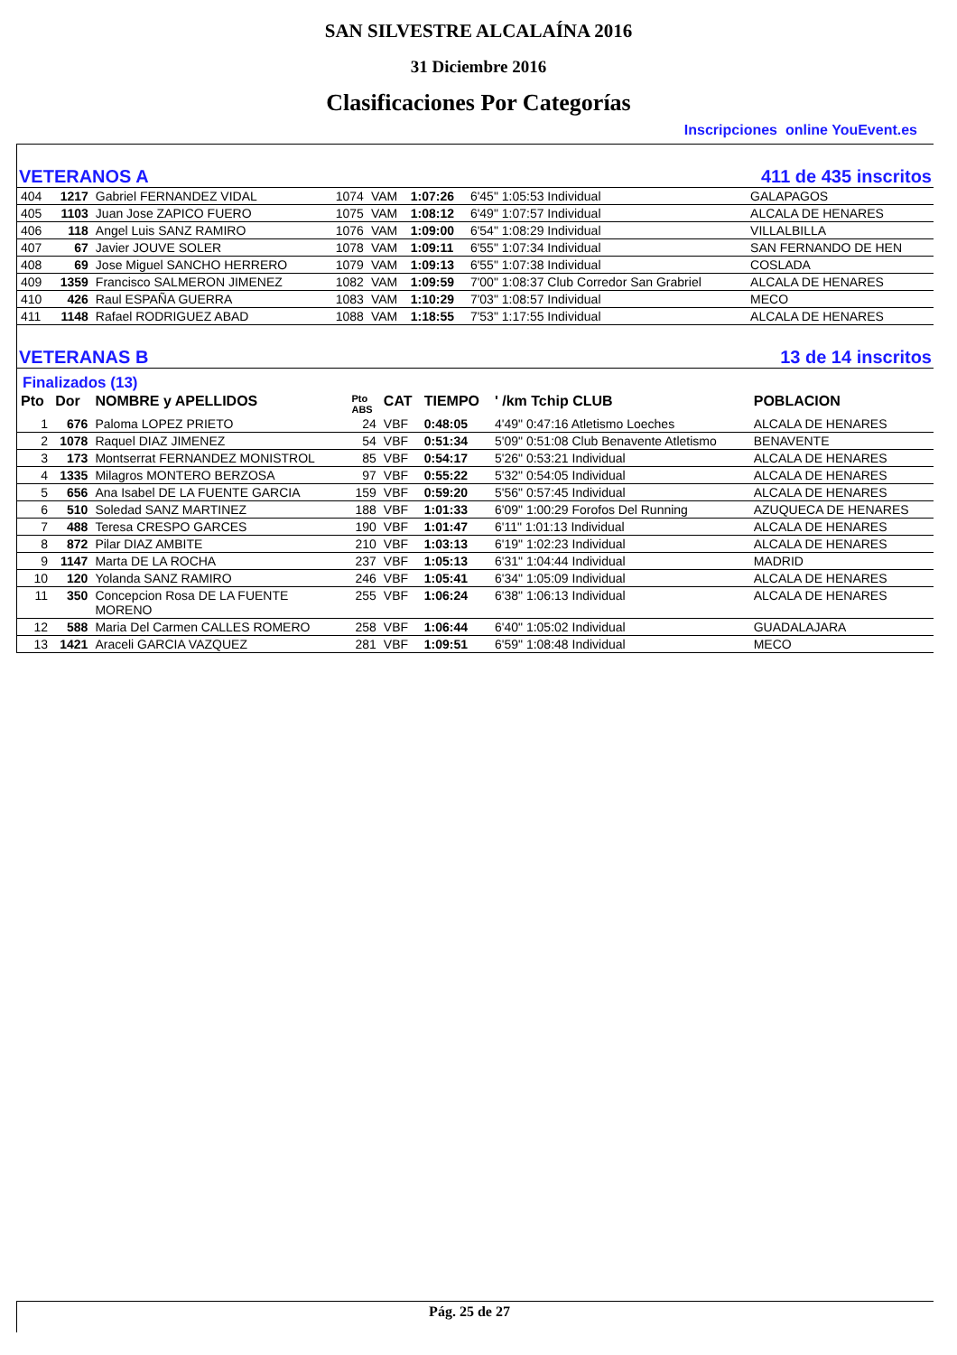SAN SILVESTRE ALCALAÍNA 2016
31 Diciembre 2016
Clasificaciones Por Categorías
Inscripciones online YouEvent.es
VETERANOS A 411 de 435 inscritos
| 404 | 1217 | Gabriel FERNANDEZ VIDAL | 1074 | VAM | 1:07:26 | 6'45" 1:05:53 Individual | GALAPAGOS |
| 405 | 1103 | Juan Jose ZAPICO FUERO | 1075 | VAM | 1:08:12 | 6'49" 1:07:57 Individual | ALCALA DE HENARES |
| 406 | 118 | Angel Luis SANZ RAMIRO | 1076 | VAM | 1:09:00 | 6'54" 1:08:29 Individual | VILLALBILLA |
| 407 | 67 | Javier JOUVE SOLER | 1078 | VAM | 1:09:11 | 6'55" 1:07:34 Individual | SAN FERNANDO DE HEN |
| 408 | 69 | Jose Miguel SANCHO HERRERO | 1079 | VAM | 1:09:13 | 6'55" 1:07:38 Individual | COSLADA |
| 409 | 1359 | Francisco SALMERON JIMENEZ | 1082 | VAM | 1:09:59 | 7'00" 1:08:37 Club Corredor San Grabriel | ALCALA DE HENARES |
| 410 | 426 | Raul ESPAÑA GUERRA | 1083 | VAM | 1:10:29 | 7'03" 1:08:57 Individual | MECO |
| 411 | 1148 | Rafael RODRIGUEZ ABAD | 1088 | VAM | 1:18:55 | 7'53" 1:17:55 Individual | ALCALA DE HENARES |
VETERANAS B 13 de 14 inscritos
Finalizados (13)
| Pto | Dor | NOMBRE y APELLIDOS | Pto ABS | CAT | TIEMPO | ' /km Tchip CLUB | POBLACION |
| --- | --- | --- | --- | --- | --- | --- | --- |
| 1 | 676 | Paloma LOPEZ PRIETO | 24 | VBF | 0:48:05 | 4'49" 0:47:16 Atletismo Loeches | ALCALA DE HENARES |
| 2 | 1078 | Raquel DIAZ JIMENEZ | 54 | VBF | 0:51:34 | 5'09" 0:51:08 Club Benavente Atletismo | BENAVENTE |
| 3 | 173 | Montserrat FERNANDEZ MONISTROL | 85 | VBF | 0:54:17 | 5'26" 0:53:21 Individual | ALCALA DE HENARES |
| 4 | 1335 | Milagros MONTERO BERZOSA | 97 | VBF | 0:55:22 | 5'32" 0:54:05 Individual | ALCALA DE HENARES |
| 5 | 656 | Ana Isabel DE LA FUENTE GARCIA | 159 | VBF | 0:59:20 | 5'56" 0:57:45 Individual | ALCALA DE HENARES |
| 6 | 510 | Soledad SANZ MARTINEZ | 188 | VBF | 1:01:33 | 6'09" 1:00:29 Forofos Del Running | AZUQUECA DE HENARES |
| 7 | 488 | Teresa CRESPO GARCES | 190 | VBF | 1:01:47 | 6'11" 1:01:13 Individual | ALCALA DE HENARES |
| 8 | 872 | Pilar DIAZ AMBITE | 210 | VBF | 1:03:13 | 6'19" 1:02:23 Individual | ALCALA DE HENARES |
| 9 | 1147 | Marta DE LA ROCHA | 237 | VBF | 1:05:13 | 6'31" 1:04:44 Individual | MADRID |
| 10 | 120 | Yolanda SANZ RAMIRO | 246 | VBF | 1:05:41 | 6'34" 1:05:09 Individual | ALCALA DE HENARES |
| 11 | 350 | Concepcion Rosa DE LA FUENTE MORENO | 255 | VBF | 1:06:24 | 6'38" 1:06:13 Individual | ALCALA DE HENARES |
| 12 | 588 | Maria Del Carmen CALLES ROMERO | 258 | VBF | 1:06:44 | 6'40" 1:05:02 Individual | GUADALAJARA |
| 13 | 1421 | Araceli GARCIA VAZQUEZ | 281 | VBF | 1:09:51 | 6'59" 1:08:48 Individual | MECO |
Pág. 25 de 27